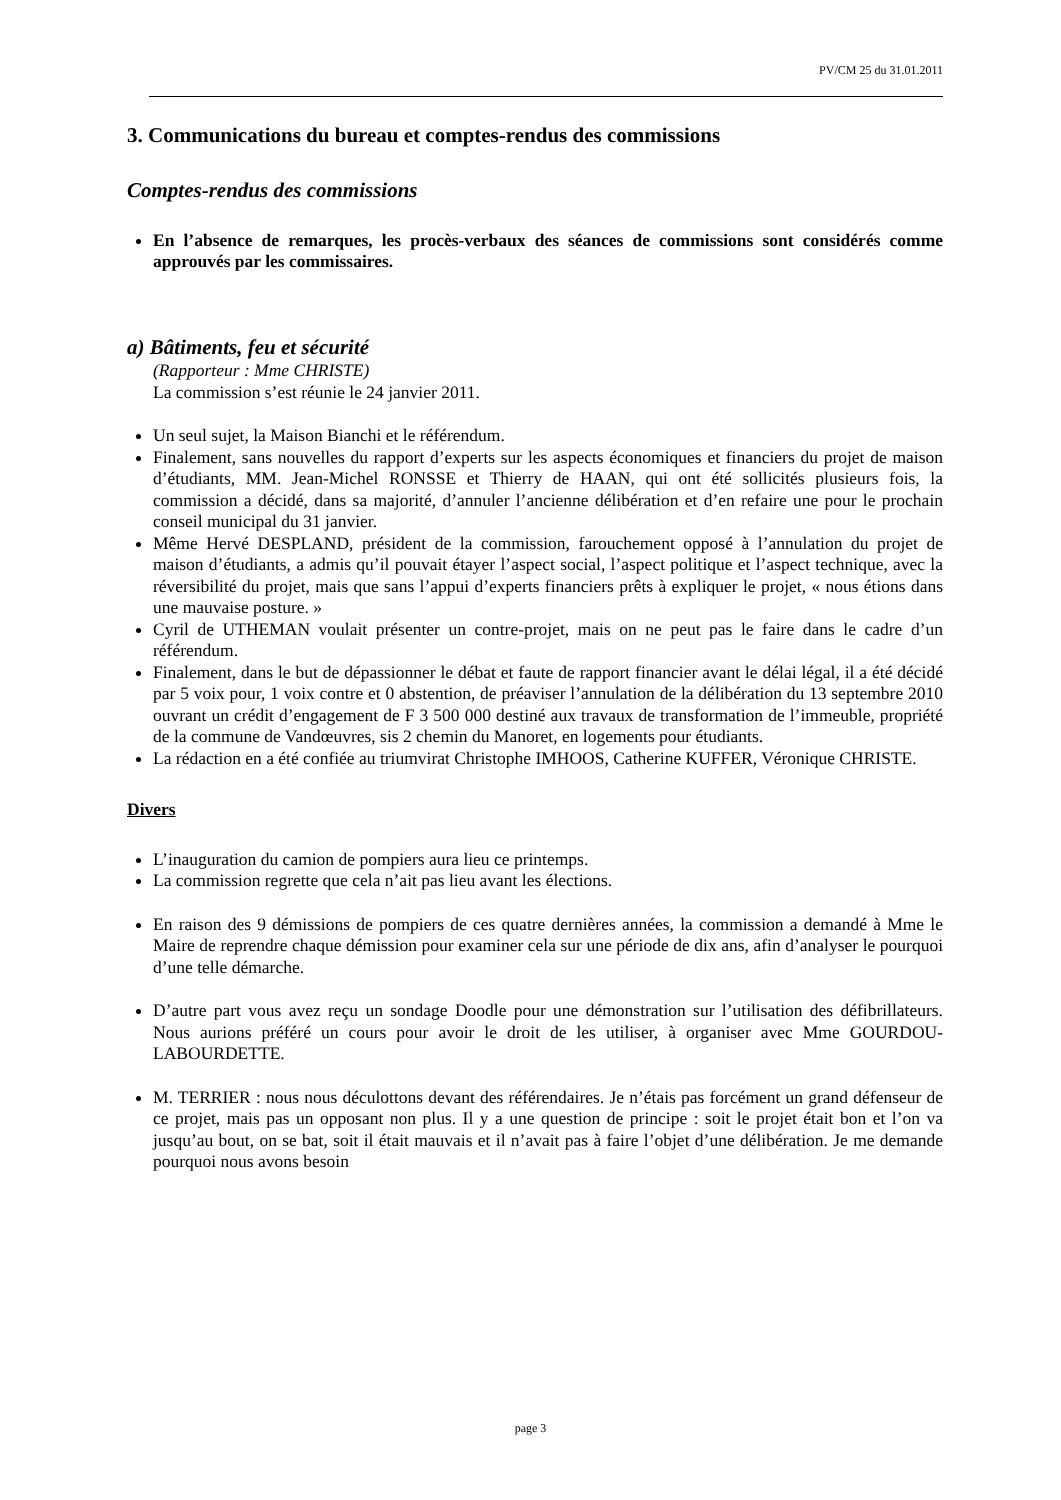PV/CM 25 du 31.01.2011
3. Communications du bureau et comptes-rendus des commissions
Comptes-rendus des commissions
En l’absence de remarques, les procès-verbaux des séances de commissions sont considérés comme approuvés par les commissaires.
a) Bâtiments, feu et sécurité
(Rapporteur : Mme CHRISTE)
La commission s’est réunie le 24 janvier 2011.
Un seul sujet, la Maison Bianchi et le référendum.
Finalement, sans nouvelles du rapport d’experts sur les aspects économiques et financiers du projet de maison d’étudiants, MM. Jean-Michel RONSSE et Thierry de HAAN, qui ont été sollicités plusieurs fois, la commission a décidé, dans sa majorité, d’annuler l’ancienne délibération et d’en refaire une pour le prochain conseil municipal du 31 janvier.
Même Hervé DESPLAND, président de la commission, farouchement opposé à l’annulation du projet de maison d’étudiants, a admis qu’il pouvait étayer l’aspect social, l’aspect politique et l’aspect technique, avec la réversibilité du projet, mais que sans l’appui d’experts financiers prêts à expliquer le projet, « nous étions dans une mauvaise posture. »
Cyril de UTHEMAN voulait présenter un contre-projet, mais on ne peut pas le faire dans le cadre d’un référendum.
Finalement, dans le but de dépassionner le débat et faute de rapport financier avant le délai légal, il a été décidé par 5 voix pour, 1 voix contre et 0 abstention, de préaviser l’annulation de la délibération du 13 septembre 2010 ouvrant un crédit d’engagement de F 3 500 000 destiné aux travaux de transformation de l’immeuble, propriété de la commune de Vandœuvres, sis 2 chemin du Manoret, en logements pour étudiants.
La rédaction en a été confiée au triumvirat Christophe IMHOOS, Catherine KUFFER, Véronique CHRISTE.
Divers
L’inauguration du camion de pompiers aura lieu ce printemps.
La commission regrette que cela n’ait pas lieu avant les élections.
En raison des 9 démissions de pompiers de ces quatre dernières années, la commission a demandé à Mme le Maire de reprendre chaque démission pour examiner cela sur une période de dix ans, afin d’analyser le pourquoi d’une telle démarche.
D’autre part vous avez reçu un sondage Doodle pour une démonstration sur l’utilisation des défibrillateurs. Nous aurions préféré un cours pour avoir le droit de les utiliser, à organiser avec Mme GOURDOU-LABOURDETTE.
M. TERRIER : nous nous déculottons devant des référendaires. Je n’étais pas forcément un grand défenseur de ce projet, mais pas un opposant non plus. Il y a une question de principe : soit le projet était bon et l’on va jusqu’au bout, on se bat, soit il était mauvais et il n’avait pas à faire l’objet d’une délibération. Je me demande pourquoi nous avons besoin
page 3